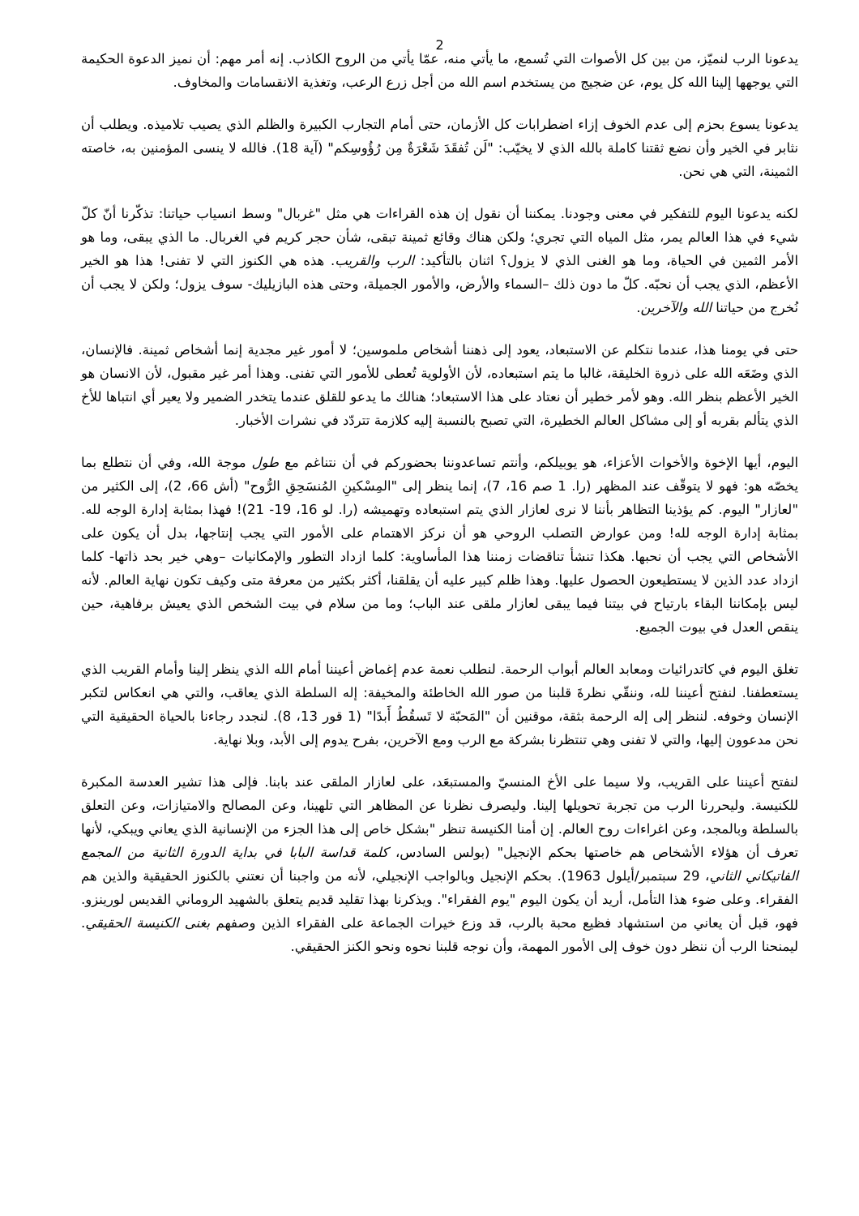2
يدعونا الرب لنميّز، من بين كل الأصوات التي تُسمع، ما يأتي منه، عمّا يأتي من الروح الكاذب. إنه أمر مهم: أن نميز الدعوة الحكيمة التي يوجهها إلينا الله كل يوم، عن ضجيج من يستخدم اسم الله من أجل زرع الرعب، وتغذية الانقسامات والمخاوف.
يدعونا يسوع بحزم إلى عدم الخوف إزاء اضطرابات كل الأزمان، حتى أمام التجارب الكبيرة والظلم الذي يصيب تلاميذه. ويطلب أن نثابر في الخير وأن نضع ثقتنا كاملة بالله الذي لا يخيّب: "لَن تُفقَدَ شَعْرَةٌ مِن رُؤُوسِكم" (آية 18). فالله لا ينسى المؤمنين به، خاصته الثمينة، التي هي نحن.
لكنه يدعونا اليوم للتفكير في معنى وجودنا. يمكننا أن نقول إن هذه القراءات هي مثل "غربال" وسط انسياب حياتنا: تذكّرنا أنّ كلّ شيء في هذا العالم يمر، مثل المياه التي تجري؛ ولكن هناك وقائع ثمينة تبقى، شأن حجر كريم في الغربال. ما الذي يبقى، وما هو الأمر الثمين في الحياة، وما هو الغنى الذي لا يزول؟ اثنان بالتأكيد: الرب والقريب. هذه هي الكنوز التي لا تفنى! هذا هو الخير الأعظم، الذي يجب أن نحبّه. كلّ ما دون ذلك –السماء والأرض، والأمور الجميلة، وحتى هذه البازيليك- سوف يزول؛ ولكن لا يجب أن نُخرج من حياتنا الله والآخرين.
حتى في يومنا هذا، عندما نتكلم عن الاستبعاد، يعود إلى ذهننا أشخاص ملموسين؛ لا أمور غير مجدية إنما أشخاص ثمينة. فالإنسان، الذي وضَعَه الله على ذروة الخليقة، غالبا ما يتم استبعاده، لأن الأولوية تُعطى للأمور التي تفنى. وهذا أمر غير مقبول، لأن الانسان هو الخير الأعظم بنظر الله. وهو لأمر خطير أن نعتاد على هذا الاستبعاد؛ هنالك ما يدعو للقلق عندما يتخدر الضمير ولا يعير أي انتباها للأخ الذي يتألم بقربه أو إلى مشاكل العالم الخطيرة، التي تصبح بالنسبة إليه كلازمة تتردّد في نشرات الأخبار.
اليوم، أيها الإخوة والأخوات الأعزاء، هو يوبيلكم، وأنتم تساعدوننا بحضوركم في أن نتناغم مع طول موجة الله، وفي أن نتطلع بما يخصّه هو: فهو لا يتوقّف عند المظهر (را. 1 صم 16، 7)، إنما ينظر إلى "المِسْكينِ المُنسَحِقِ الرُّوح" (أش 66، 2)، إلى الكثير من "لعازار" اليوم. كم يؤذينا التظاهر بأننا لا نرى لعازار الذي يتم استبعاده وتهميشه (را. لو 16، 19- 21)! فهذا بمثابة إدارة الوجه لله. بمثابة إدارة الوجه لله! ومن عوارض التصلب الروحي هو أن نركز الاهتمام على الأمور التي يجب إنتاجها، بدل أن يكون على الأشخاص التي يجب أن نحبها. هكذا تنشأ تناقضات زمننا هذا المأساوية: كلما ازداد التطور والإمكانيات –وهي خير بحد ذاتها- كلما ازداد عدد الذين لا يستطيعون الحصول عليها. وهذا ظلم كبير عليه أن يقلقنا، أكثر بكثير من معرفة متى وكيف تكون نهاية العالم. لأنه ليس بإمكاننا البقاء بارتياح في بيتنا فيما يبقى لعازار ملقى عند الباب؛ وما من سلام في بيت الشخص الذي يعيش برفاهية، حين ينقص العدل في بيوت الجميع.
تغلق اليوم في كاتدرائيات ومعابد العالم أبواب الرحمة. لنطلب نعمة عدم إغماض أعيننا أمام الله الذي ينظر إلينا وأمام القريب الذي يستعطفنا. لنفتح أعيننا لله، وننقّي نظرةَ قلبنا من صور الله الخاطئة والمخيفة: إله السلطة الذي يعاقب، والتي هي انعكاس لتكبر الإنسان وخوفه. لننظر إلى إله الرحمة بثقة، موقنين أن "المَحبّة لا تَسقُطُ أَبدًا" (1 قور 13، 8). لنجدد رجاءنا بالحياة الحقيقية التي نحن مدعوون إليها، والتي لا تفنى وهي تنتظرنا بشركة مع الرب ومع الآخرين، بفرح يدوم إلى الأبد، وبلا نهاية.
لنفتح أعيننا على القريب، ولا سيما على الأخ المنسيّ والمستبعَد، على لعازار الملقى عند بابنا. فإلى هذا تشير العدسة المكبرة للكنيسة. وليحررنا الرب من تجربة تحويلها إلينا. وليصرف نظرنا عن المظاهر التي تلهينا، وعن المصالح والامتيازات، وعن التعلق بالسلطة وبالمجد، وعن اغراءات روح العالم. إن أمنا الكنيسة تنظر "بشكل خاص إلى هذا الجزء من الإنسانية الذي يعاني ويبكي، لأنها تعرف أن هؤلاء الأشخاص هم خاصتها بحكم الإنجيل" (بولس السادس، كلمة قداسة البابا في بداية الدورة الثانية من المجمع الفاتيكاني الثاني، 29 سبتمبر/أيلول 1963). بحكم الإنجيل وبالواجب الإنجيلي، لأنه من واجبنا أن نعتني بالكنوز الحقيقية والذين هم الفقراء. وعلى ضوء هذا التأمل، أريد أن يكون اليوم "يوم الفقراء". ويذكرنا بهذا تقليد قديم يتعلق بالشهيد الروماني القديس لورينزو. فهو، قبل أن يعاني من استشهاد فظيع محبة بالرب، قد وزع خيرات الجماعة على الفقراء الذين وصفهم بغنى الكنيسة الحقيقي. ليمنحنا الرب أن ننظر دون خوف إلى الأمور المهمة، وأن نوجه قلبنا نحوه ونحو الكنز الحقيقي.